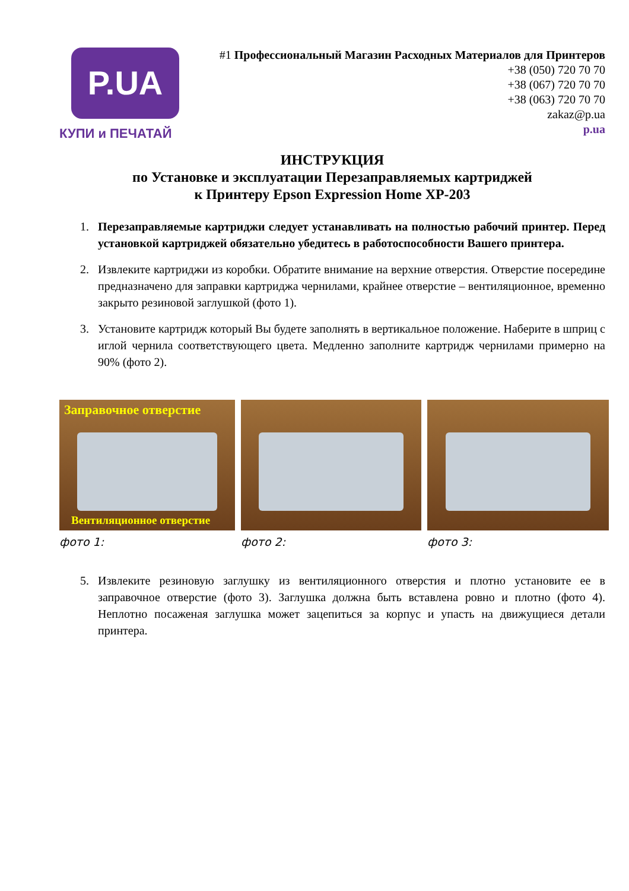P.UA
КУПИ и ПЕЧАТАЙ
#1 Профессиональный Магазин Расходных Материалов для Принтеров
+38 (050) 720 70 70
+38 (067) 720 70 70
+38 (063) 720 70 70
zakaz@p.ua
p.ua
ИНСТРУКЦИЯ
по Установке и эксплуатации Перезаправляемых картриджей
к Принтеру Epson Expression Home XP-203
1. Перезаправляемые картриджи следует устанавливать на полностью рабочий принтер. Перед установкой картриджей обязательно убедитесь в работоспособности Вашего принтера.
2. Извлеките картриджи из коробки. Обратите внимание на верхние отверстия. Отверстие посередине предназначено для заправки картриджа чернилами, крайнее отверстие – вентиляционное, временно закрыто резиновой заглушкой (фото 1).
3. Установите картридж который Вы будете заполнять в вертикальное положение. Наберите в шприц с иглой чернила соответствующего цвета. Медленно заполните картридж чернилами примерно на 90% (фото 2).
Заправочное отверстие
Вентиляционное отверстие
фото 1:
фото 2: фото 3:
5. Извлеките резиновую заглушку из вентиляционного отверстия и плотно установите ее в заправочное отверстие (фото 3). Заглушка должна быть вставлена ровно и плотно (фото 4). Неплотно посаженая заглушка может зацепиться за корпус и упасть на движущиеся детали принтера.